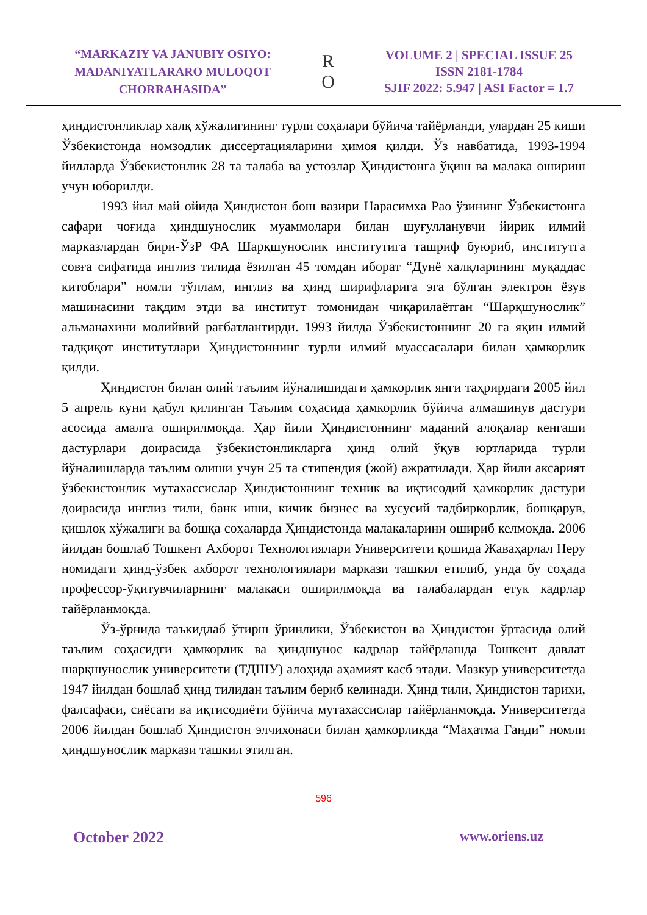“MARKAZIY VA JANUBIY OSIYO:
MADANIYATLARARO MULOQOT
CHORRAHASIDA”
R
O
VOLUME 2 | SPECIAL ISSUE 25
ISSN 2181-1784
SJIF 2022: 5.947 | ASI Factor = 1.7
ҳиндистонликлар халқ хўжалигининг турли соҳалари бўйича тайёрланди, улардан 25 киши Ўзбекистонда номзодлик диссертацияларини ҳимоя қилди. Ўз навбатида, 1993-1994 йилларда Ўзбекистонлик 28 та талаба ва устозлар Ҳиндистонга ўқиш ва малака ошириш учун юборилди.
1993 йил май ойида Ҳиндистон бош вазири Нарасимха Рао ўзининг Ўзбекистонга сафари чоғида ҳиндшунослик муаммолари билан шуғулланувчи йирик илмий марказлардан бири-ЎзР ФА Шарқшунослик институтига ташриф буюриб, институтга совға сифатида инглиз тилида ёзилган 45 томдан иборат “Дунё халқларининг муқаддас китоблари” номли тўплам, инглиз ва ҳинд ширифларига эга бўлган электрон ёзув машинасини тақдим этди ва институт томонидан чиқарилаётган “Шарқшунослик” альманахини молийвий рағбатлантирди. 1993 йилда Ўзбекистоннинг 20 га яқин илмий тадқиқот институтлари Ҳиндистоннинг турли илмий муассасалари билан ҳамкорлик қилди.
Ҳиндистон билан олий таълим йўналишидаги ҳамкорлик янги таҳрирдаги 2005 йил 5 апрель куни қабул қилинган Таълим соҳасида ҳамкорлик бўйича алмашинув дастури асосида амалга оширилмоқда. Ҳар йили Ҳиндистоннинг маданий алоқалар кенгаши дастурлари доирасида ўзбекистонликларга ҳинд олий ўқув юртларида турли йўналишларда таълим олиши учун 25 та стипендия (жой) ажратилади. Ҳар йили аксарият ўзбекистонлик мутахассислар Ҳиндистоннинг техник ва иқтисодий ҳамкорлик дастури доирасида инглиз тили, банк иши, кичик бизнес ва хусусий тадбиркорлик, бошқарув, қишлоқ хўжалиги ва бошқа соҳаларда Ҳиндистонда малакаларини ошириб келмоқда. 2006 йилдан бошлаб Тошкент Ахборот Технологиялари Университети қошида Жаваҳарлал Неру номидаги ҳинд-ўзбек ахборот технологиялари маркази ташкил етилиб, унда бу соҳада профессор-ўқитувчиларнинг малакаси оширилмоқда ва талабалардан етук кадрлар тайёрланмоқда.
Ўз-ўрнида таъкидлаб ўтирш ўринлики, Ўзбекистон ва Ҳиндистон ўртасида олий таълим соҳасидги ҳамкорлик ва ҳиндшунос кадрлар тайёрлашда Тошкент давлат шарқшунослик университети (ТДШУ) алоҳида аҳамият касб этади. Мазкур университетда 1947 йилдан бошлаб ҳинд тилидан таълим бериб келинади. Ҳинд тили, Ҳиндистон тарихи, фалсафаси, сиёсати ва иқтисодиёти бўйича мутахассислар тайёрланмоқда. Университетда 2006 йилдан бошлаб Ҳиндистон элчихонаси билан ҳамкорликда “Маҳатма Ганди” номли ҳиндшунослик маркази ташкил этилган.
596
October 2022 www.oriens.uz